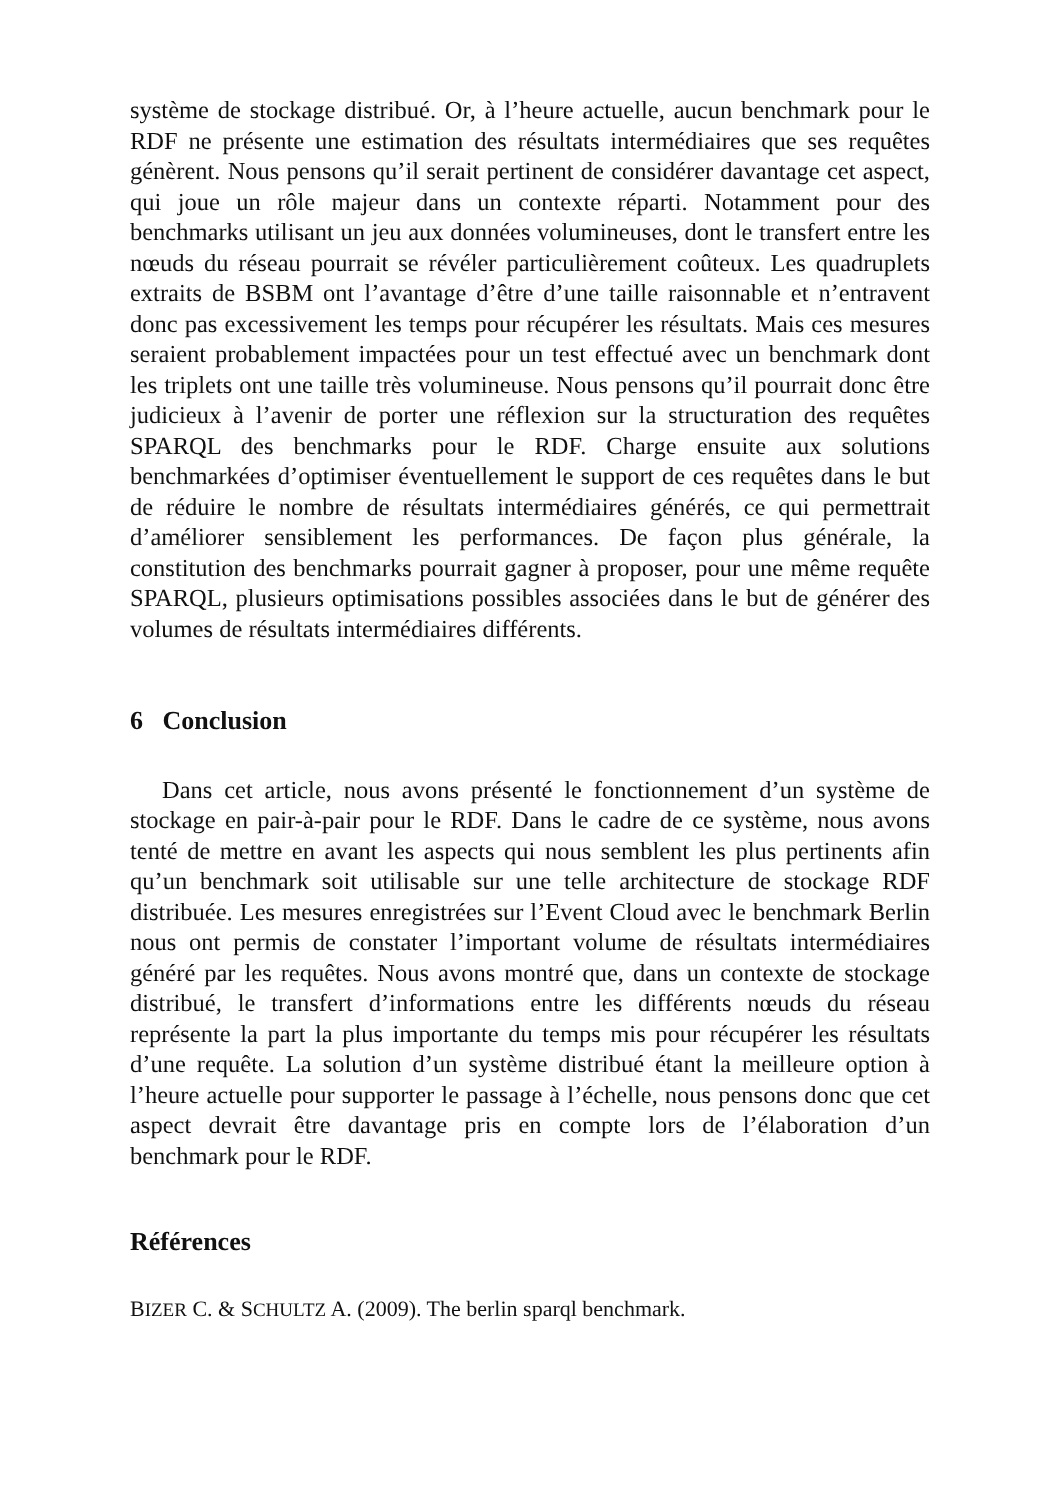système de stockage distribué. Or, à l’heure actuelle, aucun benchmark pour le RDF ne présente une estimation des résultats intermédiaires que ses requêtes génèrent. Nous pensons qu’il serait pertinent de considérer davantage cet aspect, qui joue un rôle majeur dans un contexte réparti. Notamment pour des benchmarks utilisant un jeu aux données volumineuses, dont le transfert entre les nœuds du réseau pourrait se révéler particulièrement coûteux. Les quadruplets extraits de BSBM ont l’avantage d’être d’une taille raisonnable et n’entravent donc pas excessivement les temps pour récupérer les résultats. Mais ces mesures seraient probablement impactées pour un test effectué avec un benchmark dont les triplets ont une taille très volumineuse. Nous pensons qu’il pourrait donc être judicieux à l’avenir de porter une réflexion sur la structuration des requêtes SPARQL des benchmarks pour le RDF. Charge ensuite aux solutions benchmarkées d’optimiser éventuellement le support de ces requêtes dans le but de réduire le nombre de résultats intermédiaires générés, ce qui permettrait d’améliorer sensiblement les performances. De façon plus générale, la constitution des benchmarks pourrait gagner à proposer, pour une même requête SPARQL, plusieurs optimisations possibles associées dans le but de générer des volumes de résultats intermédiaires différents.
6 Conclusion
Dans cet article, nous avons présenté le fonctionnement d’un système de stockage en pair-à-pair pour le RDF. Dans le cadre de ce système, nous avons tenté de mettre en avant les aspects qui nous semblent les plus pertinents afin qu’un benchmark soit utilisable sur une telle architecture de stockage RDF distribuée. Les mesures enregistrées sur l’Event Cloud avec le benchmark Berlin nous ont permis de constater l’important volume de résultats intermédiaires généré par les requêtes. Nous avons montré que, dans un contexte de stockage distribué, le transfert d’informations entre les différents nœuds du réseau représente la part la plus importante du temps mis pour récupérer les résultats d’une requête. La solution d’un système distribué étant la meilleure option à l’heure actuelle pour supporter le passage à l’échelle, nous pensons donc que cet aspect devrait être davantage pris en compte lors de l’élaboration d’un benchmark pour le RDF.
Références
BIZER C. & SCHULTZ A. (2009). The berlin sparql benchmark.